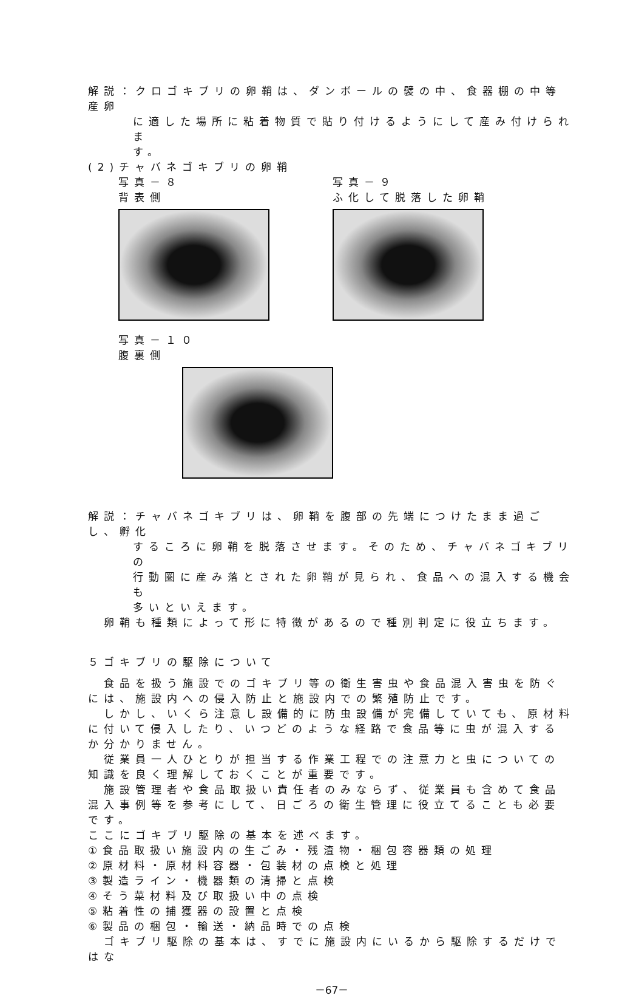解説：クロゴキブリの卵鞘は、ダンボールの襞の中、食器棚の中等産卵
に適した場所に粘着物質で貼り付けるようにして産み付けられま
す。
(2)チャバネゴキブリの卵鞘
写真－８
背表側
写真－９
ふ化して脱落した卵鞘
写真－１０
腹裏側
解説：チャバネゴキブリは、卵鞘を腹部の先端につけたまま過ごし、孵化
するころに卵鞘を脱落させます。そのため、チャバネゴキブリの
行動圏に産み落とされた卵鞘が見られ、食品への混入する機会も
多いといえます。
　卵鞘も種類によって形に特徴があるので種別判定に役立ちます。
５ゴキブリの駆除について
　食品を扱う施設でのゴキブリ等の衛生害虫や食品混入害虫を防ぐには、施設内への侵入防止と施設内での繁殖防止です。
　しかし、いくら注意し設備的に防虫設備が完備していても、原材料に付いて侵入したり、いつどのような経路で食品等に虫が混入するか分かりません。
　従業員一人ひとりが担当する作業工程での注意力と虫についての知識を良く理解しておくことが重要です。
　施設管理者や食品取扱い責任者のみならず、従業員も含めて食品混入事例等を参考にして、日ごろの衛生管理に役立てることも必要です。
ここにゴキブリ駆除の基本を述べます。
①食品取扱い施設内の生ごみ・残渣物・梱包容器類の処理
②原材料・原材料容器・包装材の点検と処理
③製造ライン・機器類の清掃と点検
④そう菜材料及び取扱い中の点検
⑤粘着性の捕獲器の設置と点検
⑥製品の梱包・輸送・納品時での点検
　ゴキブリ駆除の基本は、すでに施設内にいるから駆除するだけではな
－67－